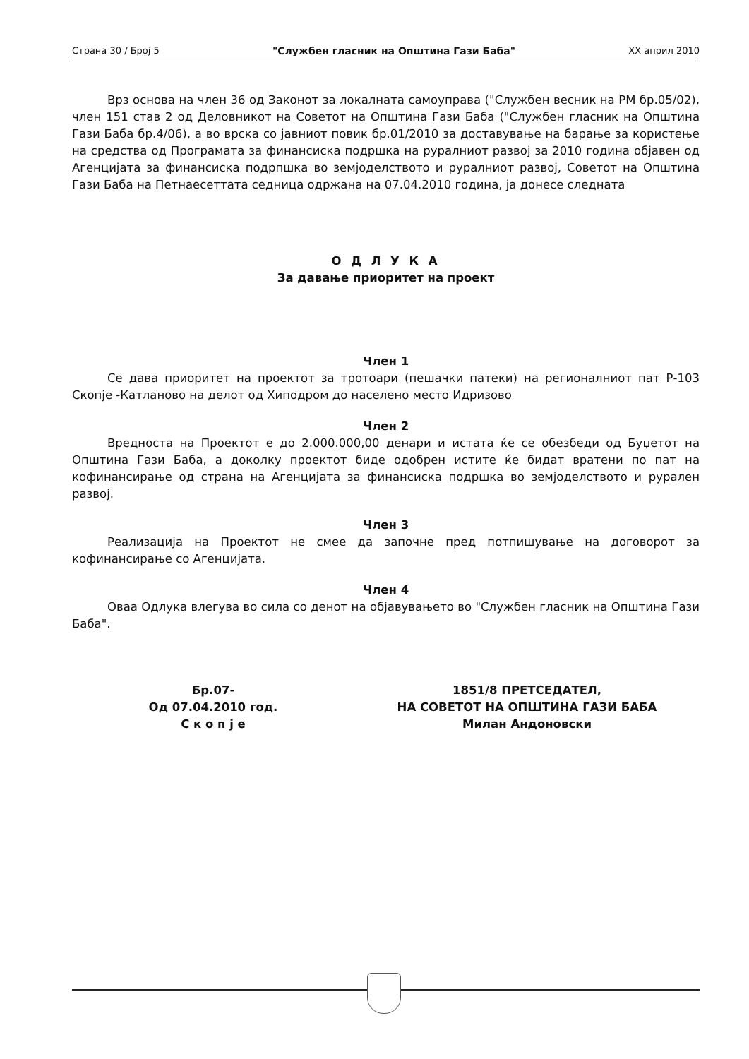Страна 30 / Број 5 "Службен гласник на Општина Гази Баба" XX април 2010
Врз основа на член 36 од Законот за локалната самоуправа ("Службен весник на РМ бр.05/02), член 151 став 2 од Деловникот на Советот на Општина Гази Баба ("Службен гласник на Општина Гази Баба бр.4/06), а во врска со јавниот повик бр.01/2010 за доставување на барање за користење на средства од Програмата за финансиска подршка на руралниот развој за 2010 година објавен од Агенцијата за финансиска подрпшка во земјоделството и руралниот развој, Советот на Општина Гази Баба на Петнаесеттата седница одржана на 07.04.2010 година, ја донесе следната
О Д Л У К А
За давање приоритет на проект
Член 1
Се дава приоритет на проектот за тротоари (пешачки патеки) на регионалниот пат Р-103 Скопје -Катланово на делот од Хиподром до населено место Идризово
Член 2
Вредноста на Проектот е до 2.000.000,00 денари и истата ќе се обезбеди од Буџетот на Општина Гази Баба, а доколку проектот биде одобрен истите ќе бидат вратени по пат на кофинансирање од страна на Агенцијата за финансиска подршка во земјоделството и рурален развој.
Член 3
Реализација на Проектот не смее да започне пред потпишување на договорот за кофинансирање со Агенцијата.
Член 4
Оваа Одлука влегува во сила со денот на објавувањето во "Службен гласник на Општина Гази Баба".
Бр.07-
Од 07.04.2010 год.
С к о п ј е
1851/8 ПРЕТСЕДАТЕЛ,
НА СОВЕТОТ НА ОПШТИНА ГАЗИ БАБА
Милан Андоновски